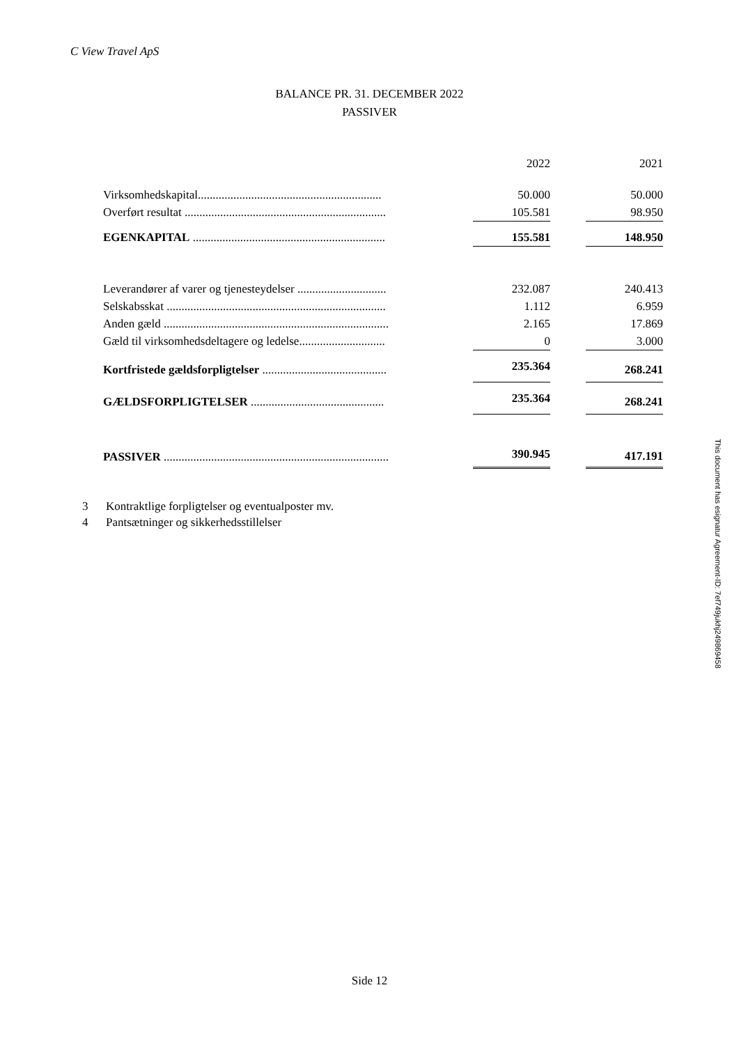C View Travel ApS
BALANCE PR. 31. DECEMBER 2022
PASSIVER
| | | 2022 | | 2021 |
| Virksomhedskapital.............................................................. | | 50.000 | | 50.000 |
| Overført resultat .................................................................... | | 105.581 | | 98.950 |
| EGENKAPITAL ................................................................. | | 155.581 | | 148.950 |
| Leverandører af varer og tjenesteydelser .............................. | | 232.087 | | 240.413 |
| Selskabsskat .......................................................................... | | 1.112 | | 6.959 |
| Anden gæld ............................................................................ | | 2.165 | | 17.869 |
| Gæld til virksomhedsdeltagere og ledelse............................. | | 0 | | 3.000 |
| Kortfristede gældsforpligtelser .......................................... | | 235.364 | | 268.241 |
| GÆLDSFORPLIGTELSER ............................................. | | 235.364 | | 268.241 |
| PASSIVER ............................................................................ | | 390.945 | | 417.191 |
3 Kontraktlige forpligtelser og eventualposter mv.
4 Pantsætninger og sikkerhedsstillelser
Side 12
This document has esignatur Agreement-ID: 7ef749jukhj249869458